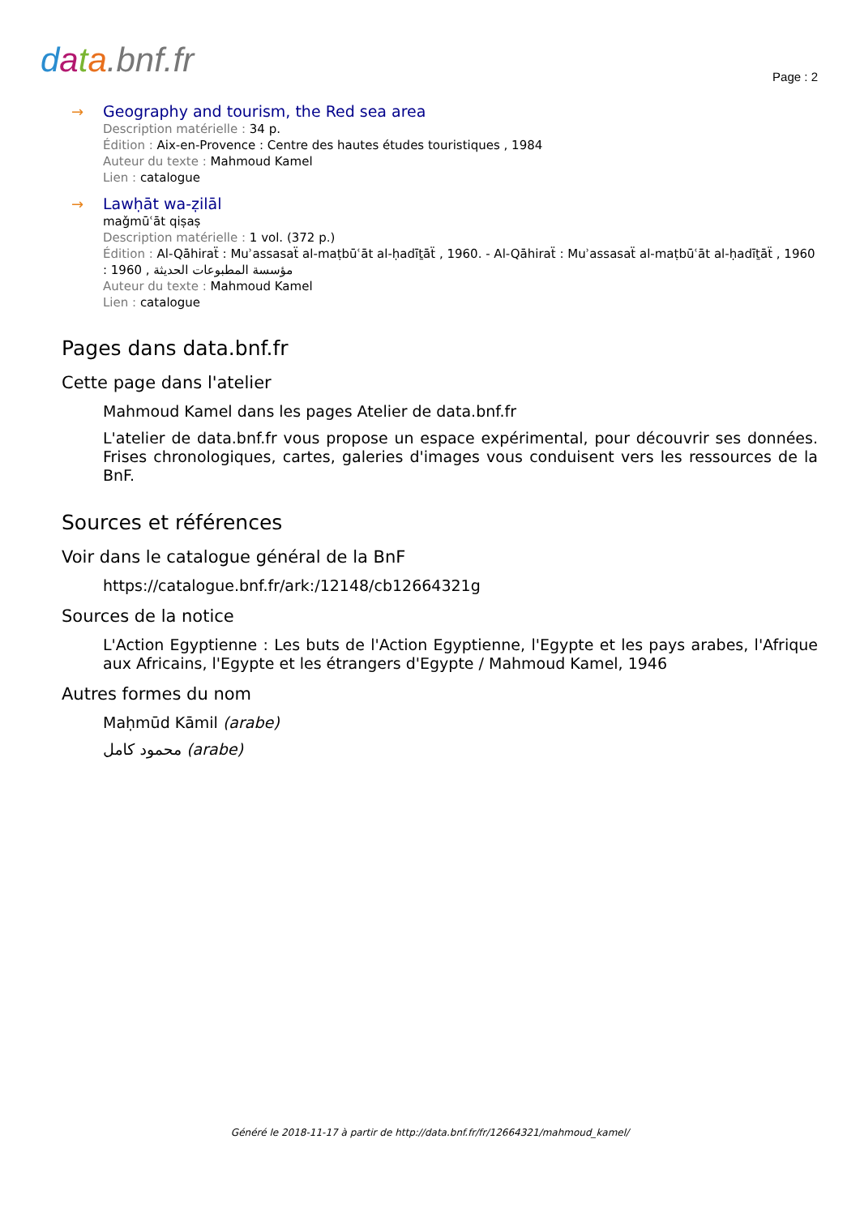data.bnf.fr Page : 2
→
Geography and tourism, the Red sea area
Description matérielle : 34 p.
Édition : Aix-en-Provence : Centre des hautes études touristiques , 1984
Auteur du texte : Mahmoud Kamel
Lien : catalogue
→
Lawḥāt wa-ẓilāl
maǧmūʿāt qiṣaṣ
Description matérielle : 1 vol. (372 p.)
Édition : Al-Qāhiraẗ : Muʾassasaẗ al-maṭbūʿāt al-ḥadīṯāẗ , 1960. - Al-Qāhiraẗ : Muʾassasaẗ al-maṭbūʿāt al-ḥadīṯāẗ , 1960 : مؤسسة المطبوعات الحديثة , 1960
Auteur du texte : Mahmoud Kamel
Lien : catalogue
Pages dans data.bnf.fr
Cette page dans l'atelier
Mahmoud Kamel dans les pages Atelier de data.bnf.fr
L'atelier de data.bnf.fr vous propose un espace expérimental, pour découvrir ses données. Frises chronologiques, cartes, galeries d'images vous conduisent vers les ressources de la BnF.
Sources et références
Voir dans le catalogue général de la BnF
https://catalogue.bnf.fr/ark:/12148/cb12664321g
Sources de la notice
L'Action Egyptienne : Les buts de l'Action Egyptienne, l'Egypte et les pays arabes, l'Afrique aux Africains, l'Egypte et les étrangers d'Egypte / Mahmoud Kamel, 1946
Autres formes du nom
Maḥmūd Kāmil (arabe)
محمود كامل (arabe)
Généré le 2018-11-17 à partir de http://data.bnf.fr/fr/12664321/mahmoud_kamel/